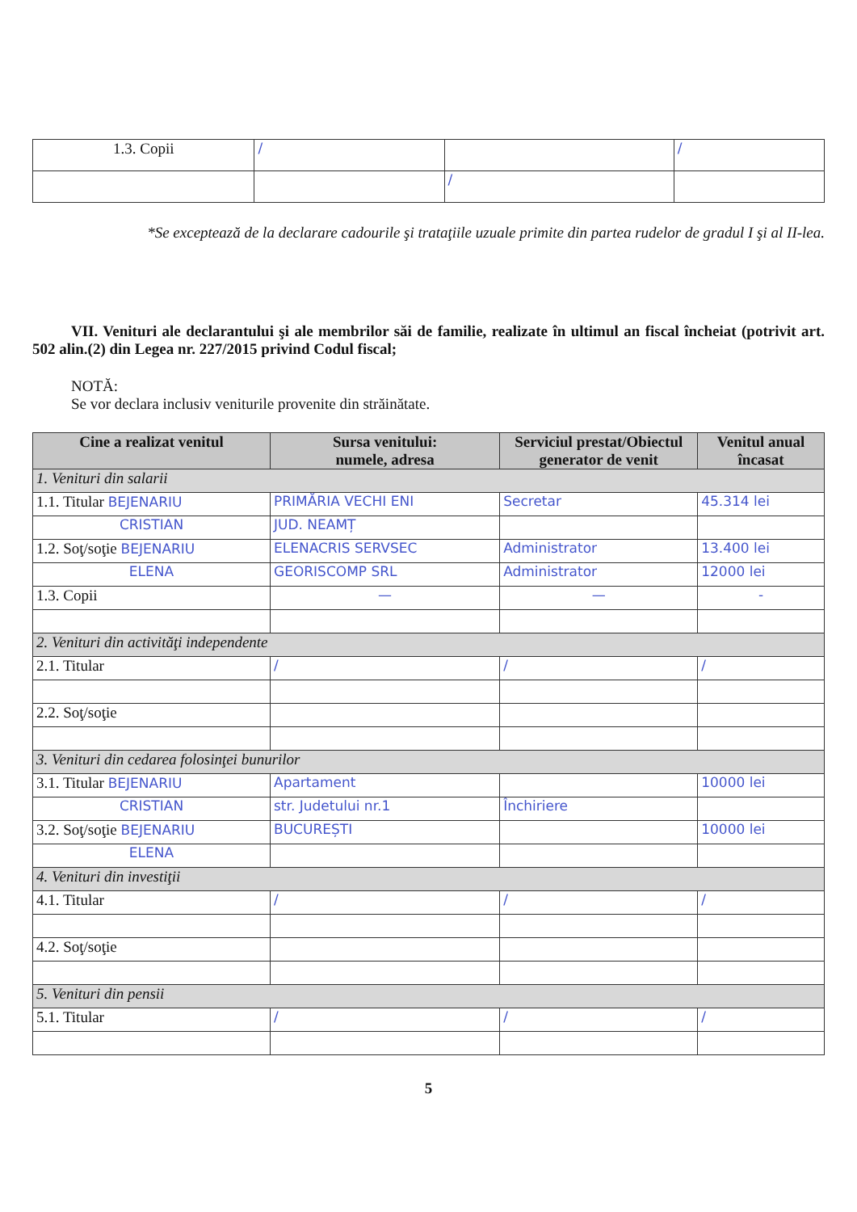| 1.3. Copii | / | | / |
| | | / | |
*Se exceptează de la declarare cadourile şi trataţiile uzuale primite din partea rudelor de gradul I şi al II-lea.
VII. Venituri ale declarantului şi ale membrilor săi de familie, realizate în ultimul an fiscal încheiat (potrivit art. 502 alin.(2) din Legea nr. 227/2015 privind Codul fiscal;
NOTĂ:
Se vor declara inclusiv veniturile provenite din străinătate.
| Cine a realizat venitul | Sursa venitului: numele, adresa | Serviciul prestat/Obiectul generator de venit | Venitul anual încasat |
| --- | --- | --- | --- |
| 1. Venituri din salarii | | | |
| 1.1. Titular BEJENARIU | PRIMĂRIA VECHI ENI | Secretar | 45.314 lei |
| CRISTIAN | JUD. NEAMȚ | | |
| 1.2. Soţ/soţie BEJENARIU | ELENACRIS SERVSEC | Administrator | 13.400 lei |
| ELENA | GEORISCOMP SRL | Administrator | 12000 lei |
| 1.3. Copii | — | — | - |
| 2. Venituri din activităţi independente | | | |
| 2.1. Titular | / | / | / |
| 2.2. Soţ/soţie | | | |
| 3. Venituri din cedarea folosinţei bunurilor | | | |
| 3.1. Titular BEJENARIU | Apartament | | 10000 lei |
| CRISTIAN | str. Judetului nr.1 | Închiriere | |
| 3.2. Soţ/soţie BEJENARIU | BUCUREȘTI | | 10000 lei |
| ELENA | | | |
| 4. Venituri din investiţii | | | |
| 4.1. Titular | / | / | / |
| 4.2. Soţ/soţie | | | |
| 5. Venituri din pensii | | | |
| 5.1. Titular | / | / | / |
5